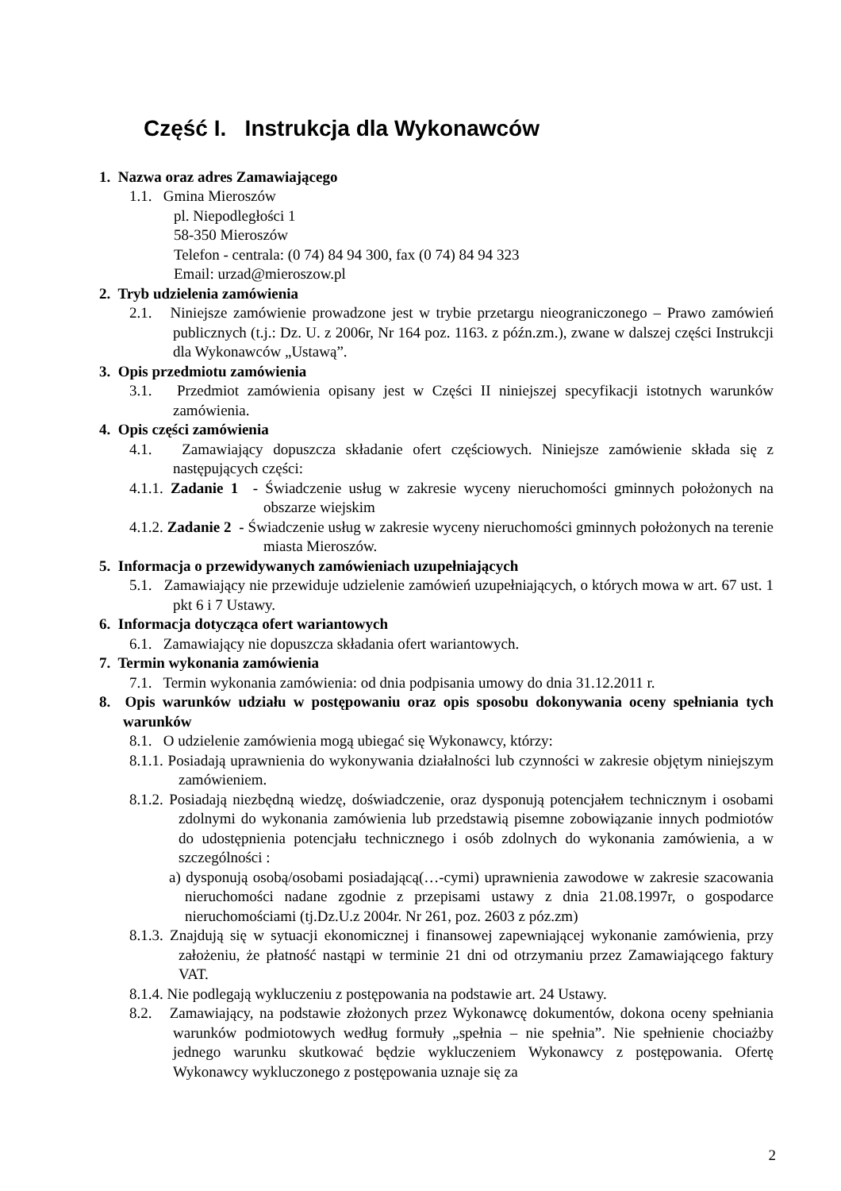Część I. Instrukcja dla Wykonawców
1. Nazwa oraz adres Zamawiającego
1.1. Gmina Mieroszów
pl. Niepodległości 1
58-350 Mieroszów
Telefon - centrala: (0 74) 84 94 300, fax (0 74) 84 94 323
Email: urzad@mieroszow.pl
2. Tryb udzielenia zamówienia
2.1. Niniejsze zamówienie prowadzone jest w trybie przetargu nieograniczonego – Prawo zamówień publicznych (t.j.: Dz. U. z 2006r, Nr 164 poz. 1163. z późn.zm.), zwane w dalszej części Instrukcji dla Wykonawców „Ustawą”.
3. Opis przedmiotu zamówienia
3.1. Przedmiot zamówienia opisany jest w Części II niniejszej specyfikacji istotnych warunków zamówienia.
4. Opis części zamówienia
4.1. Zamawiający dopuszcza składanie ofert częściowych. Niniejsze zamówienie składa się z następujących części:
4.1.1. Zadanie 1 - Świadczenie usług w zakresie wyceny nieruchomości gminnych położonych na obszarze wiejskim
4.1.2. Zadanie 2 - Świadczenie usług w zakresie wyceny nieruchomości gminnych położonych na terenie miasta Mieroszów.
5. Informacja o przewidywanych zamówieniach uzupełniających
5.1. Zamawiający nie przewiduje udzielenie zamówień uzupełniających, o których mowa w art. 67 ust. 1 pkt 6 i 7 Ustawy.
6. Informacja dotycząca ofert wariantowych
6.1. Zamawiający nie dopuszcza składania ofert wariantowych.
7. Termin wykonania zamówienia
7.1. Termin wykonania zamówienia: od dnia podpisania umowy do dnia 31.12.2011 r.
8. Opis warunków udziału w postępowaniu oraz opis sposobu dokonywania oceny spełniania tych warunków
8.1. O udzielenie zamówienia mogą ubiegać się Wykonawcy, którzy:
8.1.1. Posiadają uprawnienia do wykonywania działalności lub czynności w zakresie objętym niniejszym zamówieniem.
8.1.2. Posiadają niezbędną wiedzę, doświadczenie, oraz dysponują potencjałem technicznym i osobami zdolnymi do wykonania zamówienia lub przedstawią pisemne zobowiązanie innych podmiotów do udostępnienia potencjału technicznego i osób zdolnych do wykonania zamówienia, a w szczególności :
a) dysponują osobą/osobami posiadającą(…-cymi) uprawnienia zawodowe w zakresie szacowania nieruchomości nadane zgodnie z przepisami ustawy z dnia 21.08.1997r, o gospodarce nieruchomościami (tj.Dz.U.z 2004r. Nr 261, poz. 2603 z póz.zm)
8.1.3. Znajdują się w sytuacji ekonomicznej i finansowej zapewniającej wykonanie zamówienia, przy założeniu, że płatność nastąpi w terminie 21 dni od otrzymaniu przez Zamawiającego faktury VAT.
8.1.4. Nie podlegają wykluczeniu z postępowania na podstawie art. 24 Ustawy.
8.2. Zamawiający, na podstawie złożonych przez Wykonawcę dokumentów, dokona oceny spełniania warunków podmiotowych według formuły „spełnia – nie spełnia”. Nie spełnienie chociażby jednego warunku skutkować będzie wykluczeniem Wykonawcy z postępowania. Ofertę Wykonawcy wykluczonego z postępowania uznaje się za
2